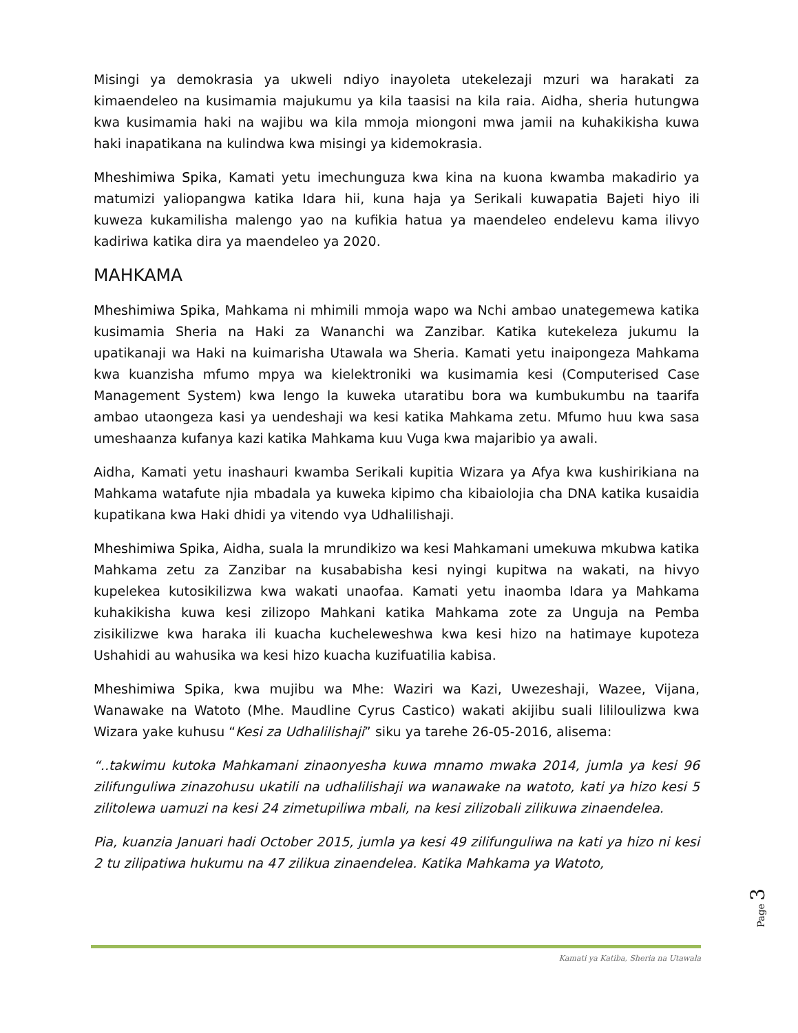Misingi ya demokrasia ya ukweli ndiyo inayoleta utekelezaji mzuri wa harakati za kimaendeleo na kusimamia majukumu ya kila taasisi na kila raia. Aidha, sheria hutungwa kwa kusimamia haki na wajibu wa kila mmoja miongoni mwa jamii na kuhakikisha kuwa haki inapatikana na kulindwa kwa misingi ya kidemokrasia.
Mheshimiwa Spika, Kamati yetu imechunguza kwa kina na kuona kwamba makadirio ya matumizi yaliopangwa katika Idara hii, kuna haja ya Serikali kuwapatia Bajeti hiyo ili kuweza kukamilisha malengo yao na kufikia hatua ya maendeleo endelevu kama ilivyo kadiriwa katika dira ya maendeleo ya 2020.
MAHKAMA
Mheshimiwa Spika, Mahkama ni mhimili mmoja wapo wa Nchi ambao unategemewa katika kusimamia Sheria na Haki za Wananchi wa Zanzibar. Katika kutekeleza jukumu la upatikanaji wa Haki na kuimarisha Utawala wa Sheria. Kamati yetu inaipongeza Mahkama kwa kuanzisha mfumo mpya wa kielektroniki wa kusimamia kesi (Computerised Case Management System) kwa lengo la kuweka utaratibu bora wa kumbukumbu na taarifa ambao utaongeza kasi ya uendeshaji wa kesi katika Mahkama zetu. Mfumo huu kwa sasa umeshaanza kufanya kazi katika Mahkama kuu Vuga kwa majaribio ya awali.
Aidha, Kamati yetu inashauri kwamba Serikali kupitia Wizara ya Afya kwa kushirikiana na Mahkama watafute njia mbadala ya kuweka kipimo cha kibaiolojia cha DNA katika kusaidia kupatikana kwa Haki dhidi ya vitendo vya Udhalilishaji.
Mheshimiwa Spika, Aidha, suala la mrundikizo wa kesi Mahkamani umekuwa mkubwa katika Mahkama zetu za Zanzibar na kusababisha kesi nyingi kupitwa na wakati, na hivyo kupelekea kutosikilizwa kwa wakati unaofaa. Kamati yetu inaomba Idara ya Mahkama kuhakikisha kuwa kesi zilizopo Mahkani katika Mahkama zote za Unguja na Pemba zisikilizwe kwa haraka ili kuacha kucheleweshwa kwa kesi hizo na hatimaye kupoteza Ushahidi au wahusika wa kesi hizo kuacha kuzifuatilia kabisa.
Mheshimiwa Spika, kwa mujibu wa Mhe: Waziri wa Kazi, Uwezeshaji, Wazee, Vijana, Wanawake na Watoto (Mhe. Maudline Cyrus Castico) wakati akijibu suali lililoulizwa kwa Wizara yake kuhusu “Kesi za Udhalilishaji” siku ya tarehe 26-05-2016, alisema:
“..takwimu kutoka Mahkamani zinaonyesha kuwa mnamo mwaka 2014, jumla ya kesi 96 zilifunguliwa zinazohusu ukatili na udhalilishaji wa wanawake na watoto, kati ya hizo kesi 5 zilitolewa uamuzi na kesi 24 zimetupiliwa mbali, na kesi zilizobali zilikuwa zinaendelea.
Pia, kuanzia Januari hadi October 2015, jumla ya kesi 49 zilifunguliwa na kati ya hizo ni kesi 2 tu zilipatiwa hukumu na 47 zilikua zinaendelea. Katika Mahkama ya Watoto,
Page 3
Kamati ya Katiba, Sheria na Utawala